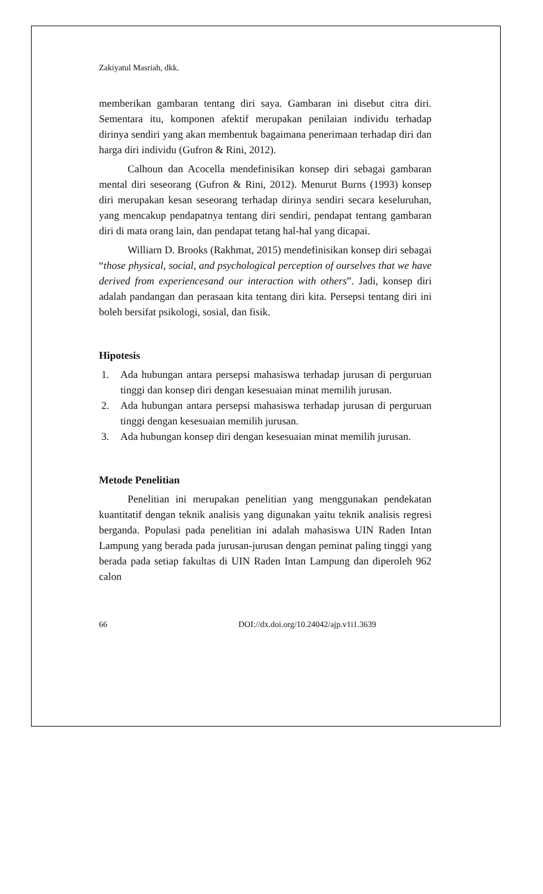Zakiyatul Masriah, dkk.
memberikan gambaran tentang diri saya. Gambaran ini disebut citra diri. Sementara itu, komponen afektif merupakan penilaian individu terhadap dirinya sendiri yang akan membentuk bagaimana penerimaan terhadap diri dan harga diri individu (Gufron & Rini, 2012).
Calhoun dan Acocella mendefinisikan konsep diri sebagai gambaran mental diri seseorang (Gufron & Rini, 2012). Menurut Burns (1993) konsep diri merupakan kesan seseorang terhadap dirinya sendiri secara keseluruhan, yang mencakup pendapatnya tentang diri sendiri, pendapat tentang gambaran diri di mata orang lain, dan pendapat tetang hal-hal yang dicapai.
Williarn D. Brooks (Rakhmat, 2015) mendefinisikan konsep diri sebagai “those physical, social, and psychological perception of ourselves that we have derived from experiencesand our interaction with others”. Jadi, konsep diri adalah pandangan dan perasaan kita tentang diri kita. Persepsi tentang diri ini boleh bersifat psikologi, sosial, dan fisik.
Hipotesis
1. Ada hubungan antara persepsi mahasiswa terhadap jurusan di perguruan tinggi dan konsep diri dengan kesesuaian minat memilih jurusan.
2. Ada hubungan antara persepsi mahasiswa terhadap jurusan di perguruan tinggi dengan kesesuaian memilih jurusan.
3. Ada hubungan konsep diri dengan kesesuaian minat memilih jurusan.
Metode Penelitian
Penelitian ini merupakan penelitian yang menggunakan pendekatan kuantitatif dengan teknik analisis yang digunakan yaitu teknik analisis regresi berganda. Populasi pada penelitian ini adalah mahasiswa UIN Raden Intan Lampung yang berada pada jurusan-jurusan dengan peminat paling tinggi yang berada pada setiap fakultas di UIN Raden Intan Lampung dan diperoleh 962 calon
66 DOI://dx.doi.org/10.24042/ajp.v1i1.3639